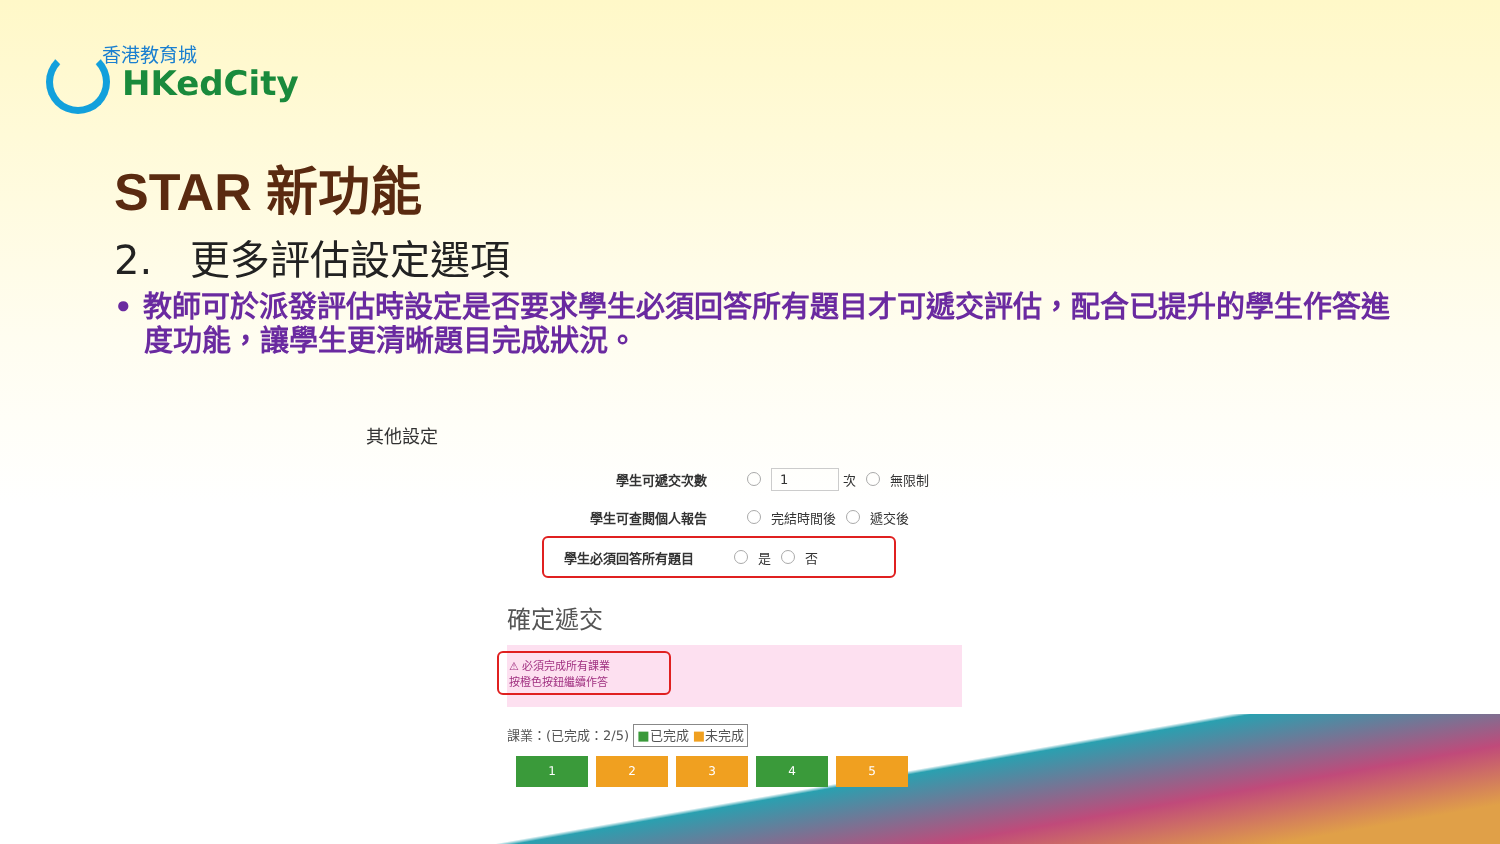香港教育城
HKedCity
STAR 新功能
2. 更多評估設定選項
• 教師可於派發評估時設定是否要求學生必須回答所有題目才可遞交評估，配合已提升的學生作答進度功能，讓學生更清晰題目完成狀況。
其他設定
學生可遞交次數 1 次 無限制
學生可查閱個人報告 完結時間後 遞交後
學生必須回答所有題目 是 否
確定遞交
⚠ 必須完成所有課業
按橙色按鈕繼續作答
課業：(已完成：2/5) ■已完成 ■未完成
1 2 3 4 5